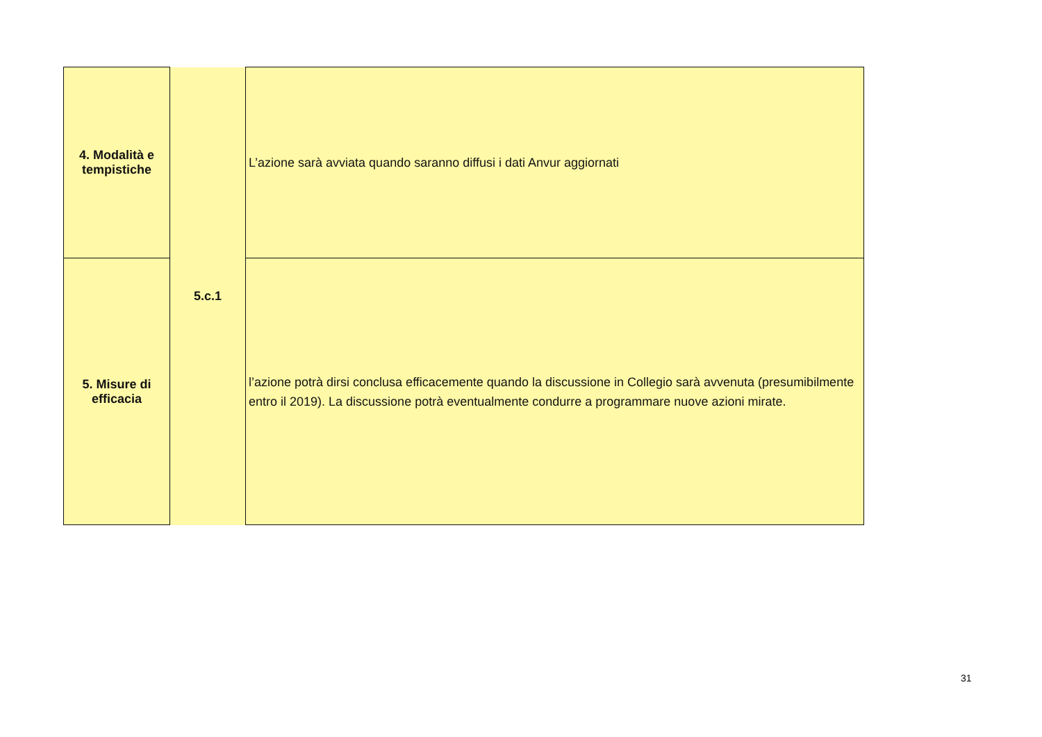| 4. Modalità e tempistiche | 5.c.1 | L’azione sarà avviata quando saranno diffusi i dati Anvur aggiornati |
| 5. Misure di efficacia | | l’azione potrà dirsi conclusa efficacemente quando la discussione in Collegio sarà avvenuta (presumibilmente entro il 2019). La discussione potrà eventualmente condurre a programmare nuove azioni mirate. |
31